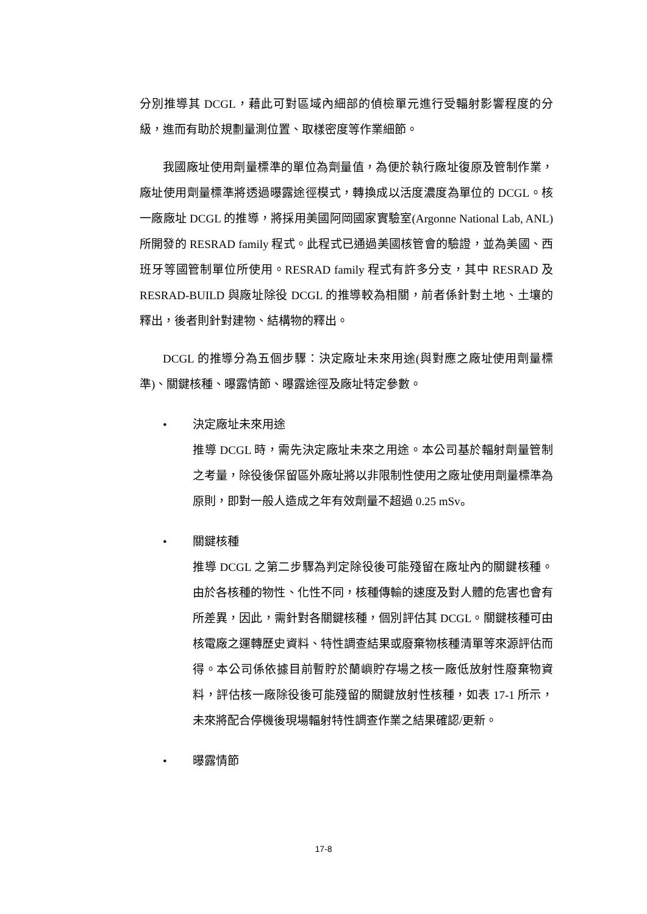分別推導其 DCGL，藉此可對區域內細部的偵檢單元進行受輻射影響程度的分級，進而有助於規劃量測位置、取樣密度等作業細節。
我國廠址使用劑量標準的單位為劑量值，為便於執行廠址復原及管制作業，廠址使用劑量標準將透過曝露途徑模式，轉換成以活度濃度為單位的 DCGL。核一廠廠址 DCGL 的推導，將採用美國阿岡國家實驗室(Argonne National Lab, ANL)所開發的 RESRAD family 程式。此程式已通過美國核管會的驗證，並為美國、西班牙等國管制單位所使用。RESRAD family 程式有許多分支，其中 RESRAD 及 RESRAD-BUILD 與廠址除役 DCGL 的推導較為相關，前者係針對土地、土壤的釋出，後者則針對建物、結構物的釋出。
DCGL 的推導分為五個步驟：決定廠址未來用途(與對應之廠址使用劑量標準)、關鍵核種、曝露情節、曝露途徑及廠址特定參數。
• 決定廠址未來用途
推導 DCGL 時，需先決定廠址未來之用途。本公司基於輻射劑量管制之考量，除役後保留區外廠址將以非限制性使用之廠址使用劑量標準為原則，即對一般人造成之年有效劑量不超過 0.25 mSv。
• 關鍵核種
推導 DCGL 之第二步驟為判定除役後可能殘留在廠址內的關鍵核種。由於各核種的物性、化性不同，核種傳輸的速度及對人體的危害也會有所差異，因此，需針對各關鍵核種，個別評估其 DCGL。關鍵核種可由核電廠之運轉歷史資料、特性調查結果或廢棄物核種清單等來源評估而得。本公司係依據目前暫貯於蘭嶼貯存場之核一廠低放射性廢棄物資料，評估核一廠除役後可能殘留的關鍵放射性核種，如表 17-1 所示，未來將配合停機後現場輻射特性調查作業之結果確認/更新。
• 曝露情節
17-8